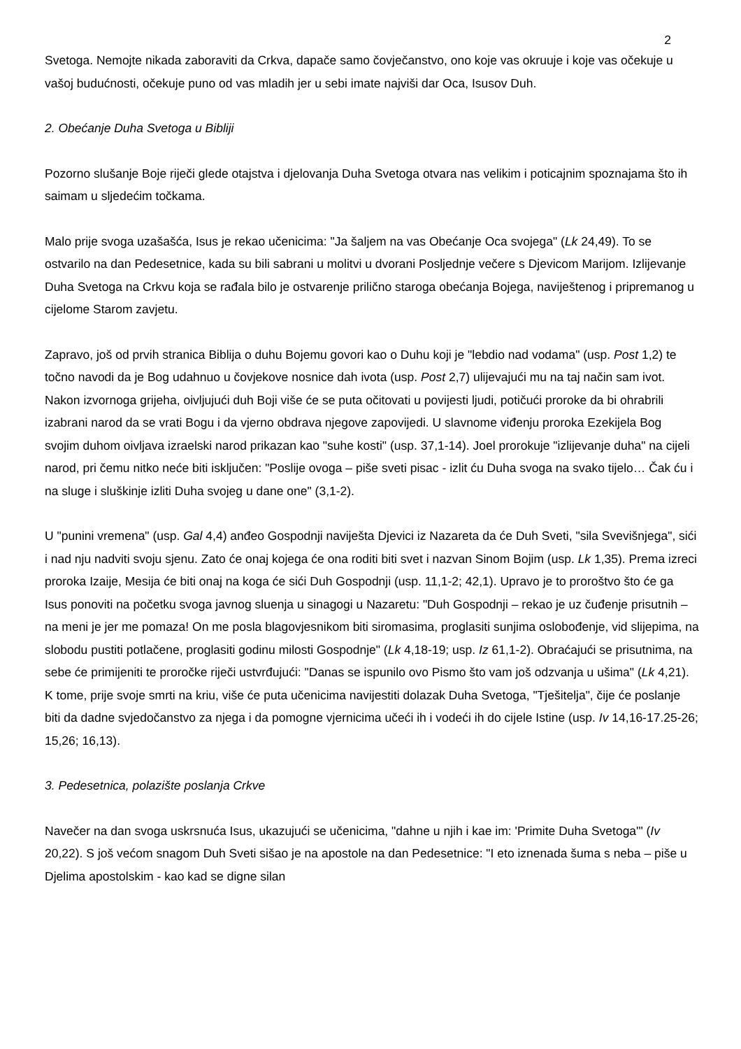2
Svetoga. Nemojte nikada zaboraviti da Crkva, dapače samo čovječanstvo, ono koje vas okruuje i koje vas očekuje u vašoj budućnosti, očekuje puno od vas mladih jer u sebi imate najviši dar Oca, Isusov Duh.
2. Obećanje Duha Svetoga u Bibliji
Pozorno slušanje Boje riječi glede otajstva i djelovanja Duha Svetoga otvara nas velikim i poticajnim spoznajama što ih saimam u sljedećim točkama.
Malo prije svoga uzašašća, Isus je rekao učenicima: "Ja šaljem na vas Obećanje Oca svojega" (Lk 24,49). To se ostvarilo na dan Pedesetnice, kada su bili sabrani u molitvi u dvorani Posljednje večere s Djevicom Marijom. Izlijevanje Duha Svetoga na Crkvu koja se rađala bilo je ostvarenje prilično staroga obećanja Bojega, naviještenog i pripremanog u cijelome Starom zavjetu.
Zapravo, još od prvih stranica Biblija o duhu Bojemu govori kao o Duhu koji je "lebdio nad vodama" (usp. Post 1,2) te točno navodi da je Bog udahnuo u čovjekove nosnice dah ivota (usp. Post 2,7) ulijevajući mu na taj način sam ivot. Nakon izvornoga grijeha, oivljujući duh Boji više će se puta očitovati u povijesti ljudi, potičući proroke da bi ohrabrili izabrani narod da se vrati Bogu i da vjerno obdrava njegove zapovijedi. U slavnome viđenju proroka Ezekijela Bog svojim duhom oivljava izraelski narod prikazan kao "suhe kosti" (usp. 37,1-14). Joel prorokuje "izlijevanje duha" na cijeli narod, pri čemu nitko neće biti isključen: "Poslije ovoga – piše sveti pisac - izlit ću Duha svoga na svako tijelo… Čak ću i na sluge i sluškinje izliti Duha svojeg u dane one" (3,1-2).
U "punini vremena" (usp. Gal 4,4) anđeo Gospodnji naviješta Djevici iz Nazareta da će Duh Sveti, "sila Svevišnjega", sići i nad nju nadviti svoju sjenu. Zato će onaj kojega će ona roditi biti svet i nazvan Sinom Bojim (usp. Lk 1,35). Prema izreci proroka Izaije, Mesija će biti onaj na koga će sići Duh Gospodnji (usp. 11,1-2; 42,1). Upravo je to proroštvo što će ga Isus ponoviti na početku svoga javnog sluenja u sinagogi u Nazaretu: "Duh Gospodnji – rekao je uz čuđenje prisutnih – na meni je jer me pomaza! On me posla blagovjesnikom biti siromasima, proglasiti sunjima oslobođenje, vid slijepima, na slobodu pustiti potlačene, proglasiti godinu milosti Gospodnje" (Lk 4,18-19; usp. Iz 61,1-2). Obraćajući se prisutnima, na sebe će primijeniti te proročke riječi ustvrđujući: "Danas se ispunilo ovo Pismo što vam još odzvanja u ušima" (Lk 4,21). K tome, prije svoje smrti na kriu, više će puta učenicima navijestiti dolazak Duha Svetoga, "Tješitelja", čije će poslanje biti da dadne svjedočanstvo za njega i da pomogne vjernicima učeći ih i vodeći ih do cijele Istine (usp. Iv 14,16-17.25-26; 15,26; 16,13).
3. Pedesetnica, polazište poslanja Crkve
Navečer na dan svoga uskrsnuća Isus, ukazujući se učenicima, "dahne u njih i kae im: 'Primite Duha Svetoga'" (Iv 20,22). S još većom snagom Duh Sveti sišao je na apostole na dan Pedesetnice: "I eto iznenada šuma s neba – piše u Djelima apostolskim - kao kad se digne silan